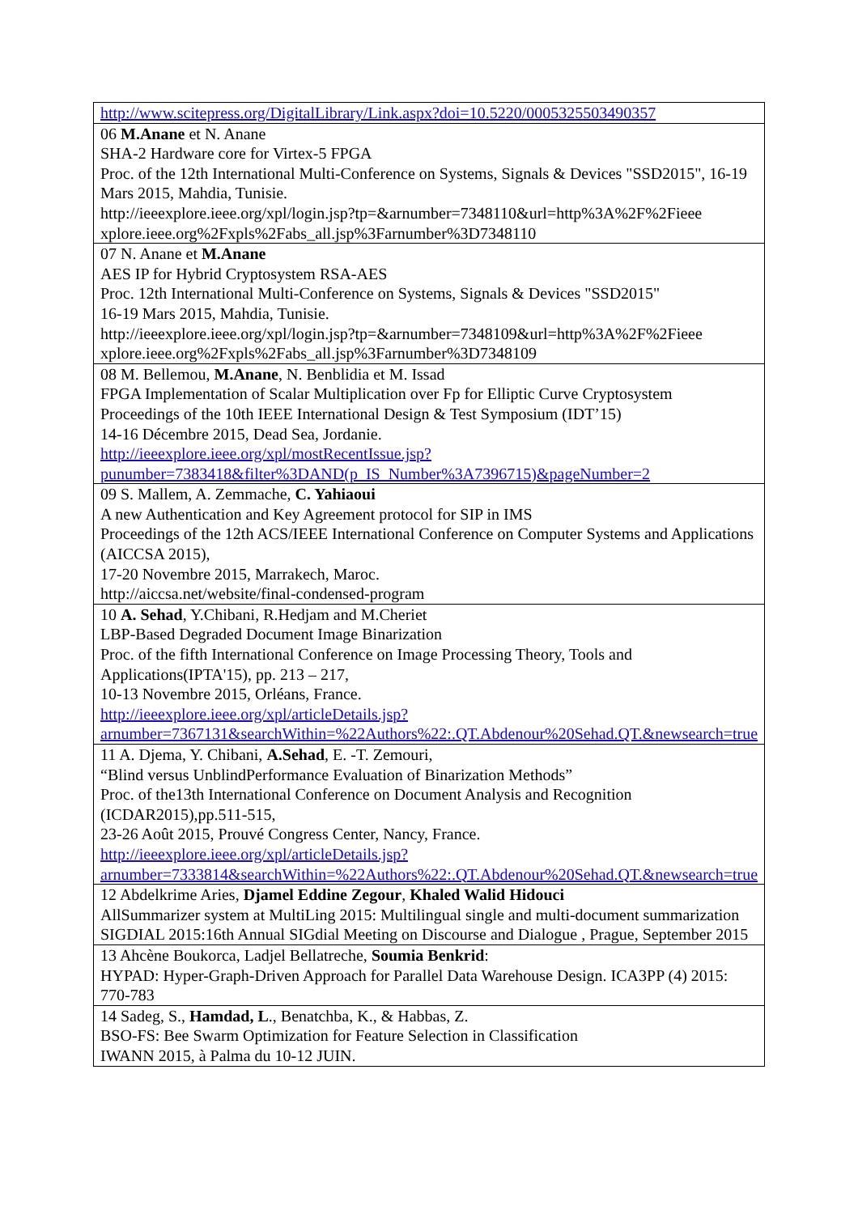| http://www.scitepress.org/DigitalLibrary/Link.aspx?doi=10.5220/0005325503490357 |
| 06 M.Anane et N. Anane SHA-2 Hardware core for Virtex-5 FPGA Proc. of the 12th International Multi-Conference on Systems, Signals & Devices "SSD2015", 16-19 Mars 2015, Mahdia, Tunisie. http://ieeexplore.ieee.org/xpl/login.jsp?tp=&arnumber=7348110&url=http%3A%2F%2Fieee xplore.ieee.org%2Fxpls%2Fabs_all.jsp%3Farnumber%3D7348110 |
| 07 N. Anane et M.Anane AES IP for Hybrid Cryptosystem RSA-AES Proc. 12th International Multi-Conference on Systems, Signals & Devices "SSD2015" 16-19 Mars 2015, Mahdia, Tunisie. http://ieeexplore.ieee.org/xpl/login.jsp?tp=&arnumber=7348109&url=http%3A%2F%2Fieee xplore.ieee.org%2Fxpls%2Fabs_all.jsp%3Farnumber%3D7348109 |
| 08 M. Bellemou, M.Anane , N. Benblidia et M. Issad FPGA Implementation of Scalar Multiplication over Fp for Elliptic Curve Cryptosystem Proceedings of the 10th IEEE International Design & Test Symposium (IDT’15) 14-16 Décembre 2015, Dead Sea, Jordanie. http://ieeexplore.ieee.org/xpl/mostRecentIssue.jsp?punumber=7383418&filter%3DAND(p_IS_Number%3A7396715)&pageNumber=2 |
| 09 S. Mallem, A. Zemmache, C. Yahiaoui A new Authentication and Key Agreement protocol for SIP in IMS Proceedings of the 12th ACS/IEEE International Conference on Computer Systems and Applications (AICCSA 2015), 17-20 Novembre 2015, Marrakech, Maroc. http://aiccsa.net/website/final-condensed-program |
| 10 A. Sehad , Y.Chibani, R.Hedjam and M.Cheriet LBP-Based Degraded Document Image Binarization Proc. of the fifth International Conference on Image Processing Theory, Tools and Applications(IPTA'15), pp. 213 – 217, 10-13 Novembre 2015, Orléans, France. http://ieeexplore.ieee.org/xpl/articleDetails.jsp?arnumber=7367131&searchWithin=%22Authors%22:.QT.Abdenour%20Sehad.QT.&newsearch=true |
| 11 A. Djema, Y. Chibani, A.Sehad , E. -T. Zemouri, “Blind versus UnblindPerformance Evaluation of Binarization Methods” Proc. of the13th International Conference on Document Analysis and Recognition (ICDAR2015),pp.511-515, 23-26 Août 2015, Prouvé Congress Center, Nancy, France. http://ieeexplore.ieee.org/xpl/articleDetails.jsp?arnumber=7333814&searchWithin=%22Authors%22:.QT.Abdenour%20Sehad.QT.&newsearch=true |
| 12 Abdelkrime Aries, Djamel Eddine Zegour , Khaled Walid Hidouci AllSummarizer system at MultiLing 2015: Multilingual single and multi-document summarization SIGDIAL 2015:16th Annual SIGdial Meeting on Discourse and Dialogue , Prague, September 2015 |
| 13 Ahcène Boukorca, Ladjel Bellatreche, Soumia Benkrid : HYPAD: Hyper-Graph-Driven Approach for Parallel Data Warehouse Design. ICA3PP (4) 2015: 770-783 |
| 14 Sadeg, S., Hamdad, L ., Benatchba, K., & Habbas, Z. BSO-FS: Bee Swarm Optimization for Feature Selection in Classification IWANN 2015, à Palma du 10-12 JUIN. |